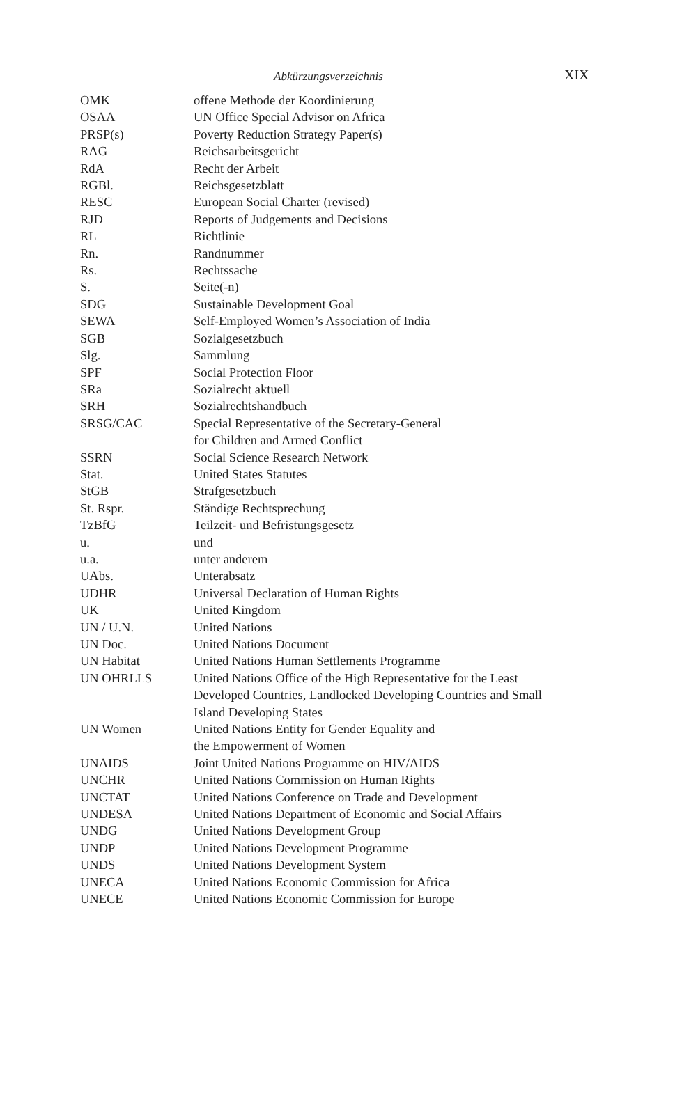Abkürzungsverzeichnis XIX
| OMK | offene Methode der Koordinierung |
| OSAA | UN Office Special Advisor on Africa |
| PRSP(s) | Poverty Reduction Strategy Paper(s) |
| RAG | Reichsarbeitsgericht |
| RdA | Recht der Arbeit |
| RGBl. | Reichsgesetzblatt |
| RESC | European Social Charter (revised) |
| RJD | Reports of Judgements and Decisions |
| RL | Richtlinie |
| Rn. | Randnummer |
| Rs. | Rechtssache |
| S. | Seite(-n) |
| SDG | Sustainable Development Goal |
| SEWA | Self-Employed Women’s Association of India |
| SGB | Sozialgesetzbuch |
| Slg. | Sammlung |
| SPF | Social Protection Floor |
| SRa | Sozialrecht aktuell |
| SRH | Sozialrechtshandbuch |
| SRSG/CAC | Special Representative of the Secretary-General for Children and Armed Conflict |
| SSRN | Social Science Research Network |
| Stat. | United States Statutes |
| StGB | Strafgesetzbuch |
| St. Rspr. | Ständige Rechtsprechung |
| TzBfG | Teilzeit- und Befristungsgesetz |
| u. | und |
| u.a. | unter anderem |
| UAbs. | Unterabsatz |
| UDHR | Universal Declaration of Human Rights |
| UK | United Kingdom |
| UN / U.N. | United Nations |
| UN Doc. | United Nations Document |
| UN Habitat | United Nations Human Settlements Programme |
| UN OHRLLS | United Nations Office of the High Representative for the Least Developed Countries, Landlocked Developing Countries and Small Island Developing States |
| UN Women | United Nations Entity for Gender Equality and the Empowerment of Women |
| UNAIDS | Joint United Nations Programme on HIV/AIDS |
| UNCHR | United Nations Commission on Human Rights |
| UNCTAT | United Nations Conference on Trade and Development |
| UNDESA | United Nations Department of Economic and Social Affairs |
| UNDG | United Nations Development Group |
| UNDP | United Nations Development Programme |
| UNDS | United Nations Development System |
| UNECA | United Nations Economic Commission for Africa |
| UNECE | United Nations Economic Commission for Europe |